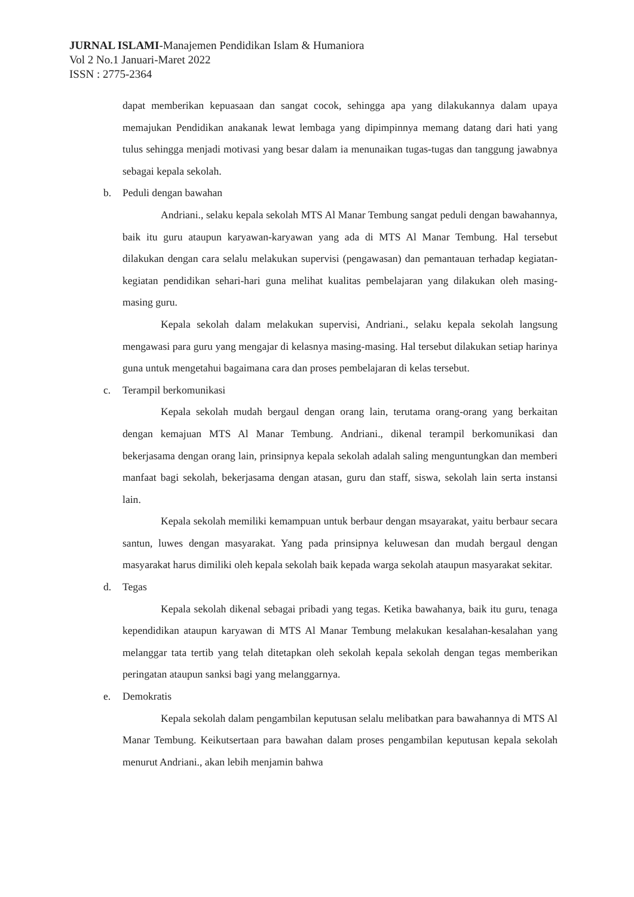JURNAL ISLAMI-Manajemen Pendidikan Islam & Humaniora
Vol 2 No.1 Januari-Maret 2022
ISSN : 2775-2364
dapat memberikan kepuasaan dan sangat cocok, sehingga apa yang dilakukannya dalam upaya memajukan Pendidikan anakanak lewat lembaga yang dipimpinnya memang datang dari hati yang tulus sehingga menjadi motivasi yang besar dalam ia menunaikan tugas-tugas dan tanggung jawabnya sebagai kepala sekolah.
b. Peduli dengan bawahan
Andriani., selaku kepala sekolah MTS Al Manar Tembung sangat peduli dengan bawahannya, baik itu guru ataupun karyawan-karyawan yang ada di MTS Al Manar Tembung. Hal tersebut dilakukan dengan cara selalu melakukan supervisi (pengawasan) dan pemantauan terhadap kegiatan-kegiatan pendidikan sehari-hari guna melihat kualitas pembelajaran yang dilakukan oleh masing-masing guru.
Kepala sekolah dalam melakukan supervisi, Andriani., selaku kepala sekolah langsung mengawasi para guru yang mengajar di kelasnya masing-masing. Hal tersebut dilakukan setiap harinya guna untuk mengetahui bagaimana cara dan proses pembelajaran di kelas tersebut.
c. Terampil berkomunikasi
Kepala sekolah mudah bergaul dengan orang lain, terutama orang-orang yang berkaitan dengan kemajuan MTS Al Manar Tembung. Andriani., dikenal terampil berkomunikasi dan bekerjasama dengan orang lain, prinsipnya kepala sekolah adalah saling menguntungkan dan memberi manfaat bagi sekolah, bekerjasama dengan atasan, guru dan staff, siswa, sekolah lain serta instansi lain.
Kepala sekolah memiliki kemampuan untuk berbaur dengan msayarakat, yaitu berbaur secara santun, luwes dengan masyarakat. Yang pada prinsipnya keluwesan dan mudah bergaul dengan masyarakat harus dimiliki oleh kepala sekolah baik kepada warga sekolah ataupun masyarakat sekitar.
d. Tegas
Kepala sekolah dikenal sebagai pribadi yang tegas. Ketika bawahanya, baik itu guru, tenaga kependidikan ataupun karyawan di MTS Al Manar Tembung melakukan kesalahan-kesalahan yang melanggar tata tertib yang telah ditetapkan oleh sekolah kepala sekolah dengan tegas memberikan peringatan ataupun sanksi bagi yang melanggarnya.
e. Demokratis
Kepala sekolah dalam pengambilan keputusan selalu melibatkan para bawahannya di MTS Al Manar Tembung. Keikutsertaan para bawahan dalam proses pengambilan keputusan kepala sekolah menurut Andriani., akan lebih menjamin bahwa